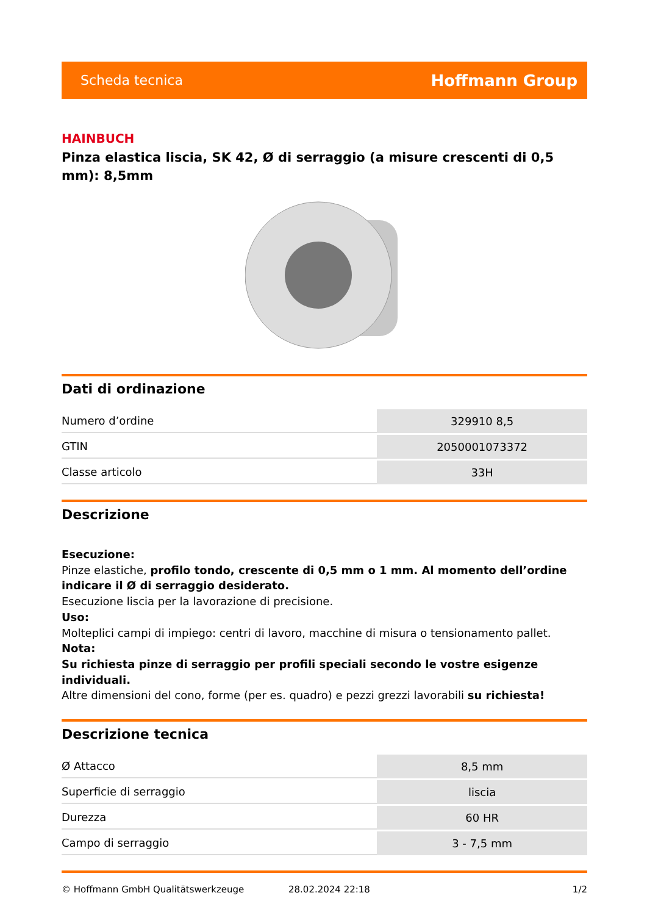Scheda tecnica Hoffmann Group
HAINBUCH
Pinza elastica liscia, SK 42, Ø di serraggio (a misure crescenti di 0,5 mm): 8,5mm
Dati di ordinazione
| Numero d’ordine | 329910 8,5 |
| GTIN | 2050001073372 |
| Classe articolo | 33H |
Descrizione
Esecuzione:
Pinze elastiche, profilo tondo, crescente di 0,5 mm o 1 mm. Al momento dell’ordine indicare il Ø di serraggio desiderato.
Esecuzione liscia per la lavorazione di precisione.
Uso:
Molteplici campi di impiego: centri di lavoro, macchine di misura o tensionamento pallet.
Nota:
Su richiesta pinze di serraggio per profili speciali secondo le vostre esigenze individuali.
Altre dimensioni del cono, forme (per es. quadro) e pezzi grezzi lavorabili su richiesta!
Descrizione tecnica
| Ø Attacco | 8,5 mm |
| Superficie di serraggio | liscia |
| Durezza | 60 HR |
| Campo di serraggio | 3 - 7,5 mm |
© Hoffmann GmbH Qualitätswerkzeuge 28.02.2024 22:18 1/2